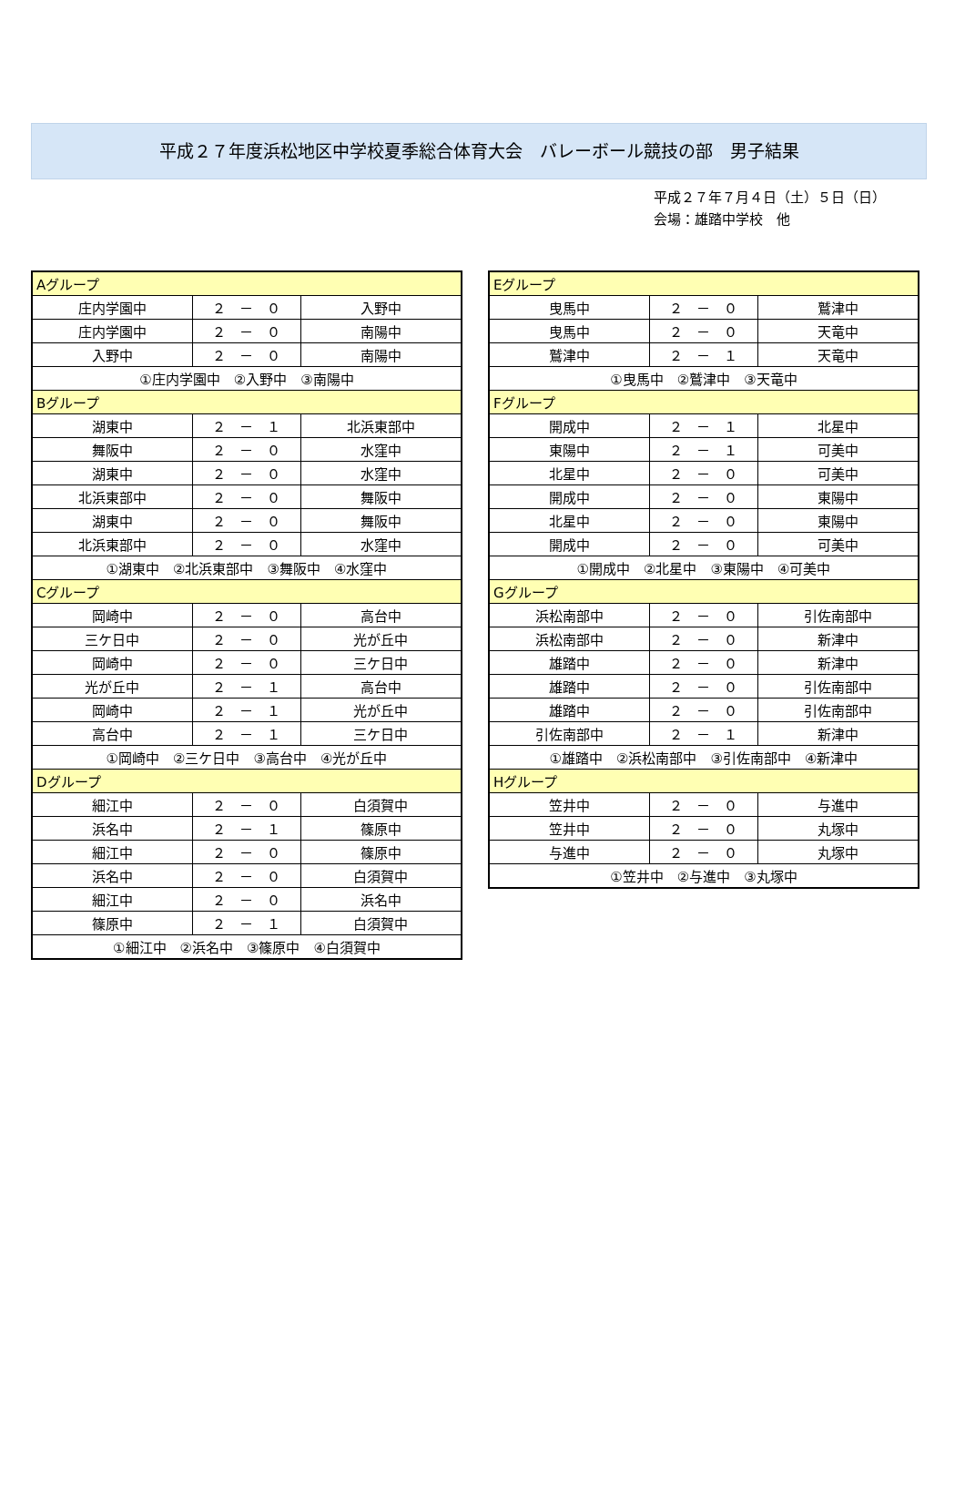平成２７年度浜松地区中学校夏季総合体育大会　バレーボール競技の部　男子結果
平成２７年７月４日（土）５日（日）
会場：雄踏中学校　他
| Aグループ | | |
| 庄内学園中 | ２ － ０ | 入野中 |
| 庄内学園中 | ２ － ０ | 南陽中 |
| 入野中 | ２ － ０ | 南陽中 |
| ①庄内学園中 ②入野中 ③南陽中 | | |
| Bグループ | | |
| 湖東中 | ２ － １ | 北浜東部中 |
| 舞阪中 | ２ － ０ | 水窪中 |
| 湖東中 | ２ － ０ | 水窪中 |
| 北浜東部中 | ２ － ０ | 舞阪中 |
| 湖東中 | ２ － ０ | 舞阪中 |
| 北浜東部中 | ２ － ０ | 水窪中 |
| ①湖東中 ②北浜東部中 ③舞阪中 ④水窪中 | | |
| Cグループ | | |
| 岡崎中 | ２ － ０ | 高台中 |
| 三ケ日中 | ２ － ０ | 光が丘中 |
| 岡崎中 | ２ － ０ | 三ケ日中 |
| 光が丘中 | ２ － １ | 高台中 |
| 岡崎中 | ２ － １ | 光が丘中 |
| 高台中 | ２ － １ | 三ケ日中 |
| ①岡崎中 ②三ケ日中 ③高台中 ④光が丘中 | | |
| Dグループ | | |
| 細江中 | ２ － ０ | 白須賀中 |
| 浜名中 | ２ － １ | 篠原中 |
| 細江中 | ２ － ０ | 篠原中 |
| 浜名中 | ２ － ０ | 白須賀中 |
| 細江中 | ２ － ０ | 浜名中 |
| 篠原中 | ２ － １ | 白須賀中 |
| ①細江中 ②浜名中 ③篠原中 ④白須賀中 | | |
| Eグループ | | |
| 曳馬中 | ２ － ０ | 鷲津中 |
| 曳馬中 | ２ － ０ | 天竜中 |
| 鷲津中 | ２ － １ | 天竜中 |
| ①曳馬中 ②鷲津中 ③天竜中 | | |
| Fグループ | | |
| 開成中 | ２ － １ | 北星中 |
| 東陽中 | ２ － １ | 可美中 |
| 北星中 | ２ － ０ | 可美中 |
| 開成中 | ２ － ０ | 東陽中 |
| 北星中 | ２ － ０ | 東陽中 |
| 開成中 | ２ － ０ | 可美中 |
| ①開成中 ②北星中 ③東陽中 ④可美中 | | |
| Gグループ | | |
| 浜松南部中 | ２ － ０ | 引佐南部中 |
| 浜松南部中 | ２ － ０ | 新津中 |
| 雄踏中 | ２ － ０ | 新津中 |
| 雄踏中 | ２ － ０ | 引佐南部中 |
| 雄踏中 | ２ － ０ | 引佐南部中 |
| 引佐南部中 | ２ － １ | 新津中 |
| ①雄踏中 ②浜松南部中 ③引佐南部中 ④新津中 | | |
| Hグループ | | |
| 笠井中 | ２ － ０ | 与進中 |
| 笠井中 | ２ － ０ | 丸塚中 |
| 与進中 | ２ － ０ | 丸塚中 |
| ①笠井中 ②与進中 ③丸塚中 | | |